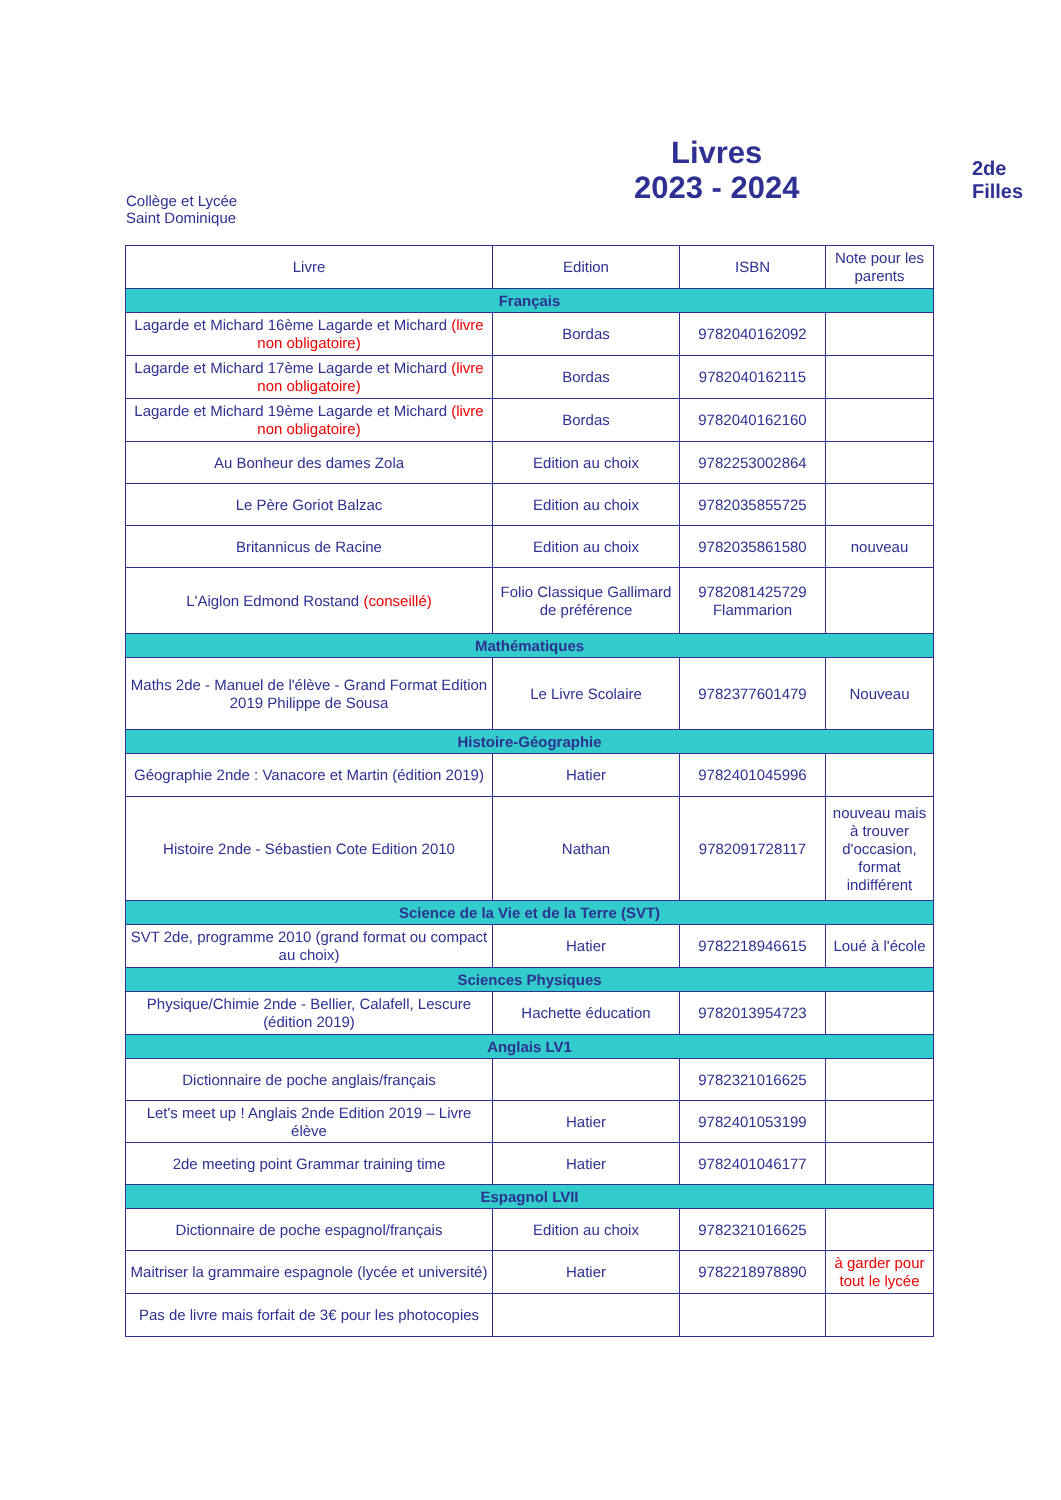Collège et Lycée
Saint Dominique
Livres
2023 - 2024
2de Filles
| Livre | Edition | ISBN | Note pour les parents |
| --- | --- | --- | --- |
| Français | | | |
| Lagarde et Michard 16ème Lagarde et Michard (livre non obligatoire) | Bordas | 9782040162092 | |
| Lagarde et Michard 17ème Lagarde et Michard (livre non obligatoire) | Bordas | 9782040162115 | |
| Lagarde et Michard 19ème Lagarde et Michard (livre non obligatoire) | Bordas | 9782040162160 | |
| Au Bonheur des dames Zola | Edition au choix | 9782253002864 | |
| Le Père Goriot Balzac | Edition au choix | 9782035855725 | |
| Britannicus de Racine | Edition au choix | 9782035861580 | nouveau |
| L'Aiglon Edmond Rostand (conseillé) | Folio Classique Gallimard de préférence | 9782081425729 Flammarion | |
| Mathématiques | | | |
| Maths 2de - Manuel de l'élève - Grand Format Edition 2019 Philippe de Sousa | Le Livre Scolaire | 9782377601479 | Nouveau |
| Histoire-Géographie | | | |
| Géographie 2nde : Vanacore et Martin (édition 2019) | Hatier | 9782401045996 | |
| Histoire 2nde - Sébastien Cote Edition 2010 | Nathan | 9782091728117 | nouveau mais à trouver d'occasion, format indifférent |
| Science de la Vie et de la Terre (SVT) | | | |
| SVT 2de, programme 2010 (grand format ou compact au choix) | Hatier | 9782218946615 | Loué à l'école |
| Sciences Physiques | | | |
| Physique/Chimie 2nde - Bellier, Calafell, Lescure (édition 2019) | Hachette éducation | 9782013954723 | |
| Anglais LV1 | | | |
| Dictionnaire de poche anglais/français | | 9782321016625 | |
| Let's meet up ! Anglais 2nde Edition 2019 – Livre élève | Hatier | 9782401053199 | |
| 2de meeting point Grammar training time | Hatier | 9782401046177 | |
| Espagnol LVII | | | |
| Dictionnaire de poche espagnol/français | Edition au choix | 9782321016625 | |
| Maitriser la grammaire espagnole (lycée et université) | Hatier | 9782218978890 | à garder pour tout le lycée |
| Pas de livre mais forfait de 3€ pour les photocopies | | | |